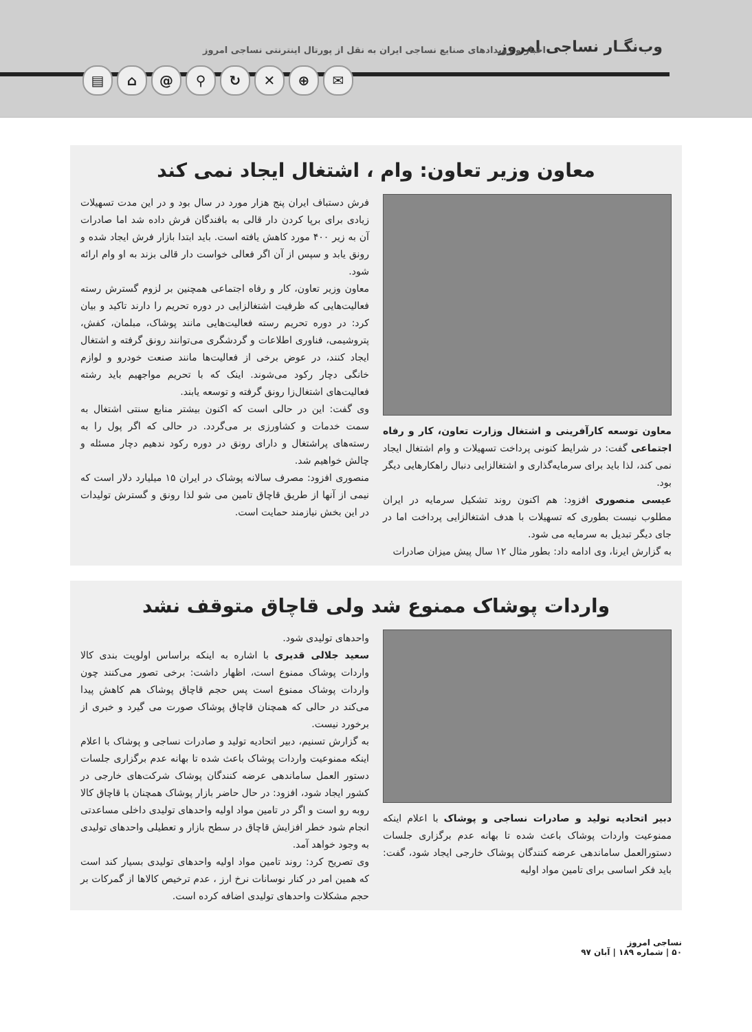وب‌نگـار نساجی امروز
اخبار و رویدادهای صنایع نساجی ایران به نقل از پورتال اینترنتی نساجی امروز
▤ ⌂ @ ⚲ ↻ ✕ ⊕ ✉
معاون وزیر تعاون: وام ، اشتغال ایجاد نمی کند
معاون توسعه کارآفرینی و اشتغال وزارت تعاون، کار و رفاه اجتماعی گفت: در شرایط کنونی پرداخت تسهیلات و وام اشتغال ایجاد نمی کند، لذا باید برای سرمایه‌گذاری و اشتغالزایی دنبال راهکارهایی دیگر بود.
عیسی منصوری افزود: هم اکنون روند تشکیل سرمایه در ایران مطلوب نیست بطوری که تسهیلات با هدف اشتغالزایی پرداخت اما در جای دیگر تبدیل به سرمایه می شود.
به گزارش ایرنا، وی ادامه داد: بطور مثال ۱۲ سال پیش میزان صادرات
فرش دستباف ایران پنج هزار مورد در سال بود و در این مدت تسهیلات زیادی برای برپا کردن دار قالی به بافندگان فرش داده شد اما صادرات آن به زیر ۴۰۰ مورد کاهش یافته است. باید ابتدا بازار فرش ایجاد شده و رونق یابد و سپس از آن اگر فعالی خواست دار قالی بزند به او وام ارائه شود.
معاون وزیر تعاون، کار و رفاه اجتماعی همچنین بر لزوم گسترش رسته فعالیت‌هایی که ظرفیت اشتغالزایی در دوره تحریم را دارند تاکید و بیان کرد: در دوره تحریم رسته فعالیت‌هایی مانند پوشاک، مبلمان، کفش، پتروشیمی، فناوری اطلاعات و گردشگری می‌توانند رونق گرفته و اشتغال ایجاد کنند، در عوض برخی از فعالیت‌ها مانند صنعت خودرو و لوازم خانگی دچار رکود می‌شوند. اینک که با تحریم مواجهیم باید رشته فعالیت‌های اشتغال‌زا رونق گرفته و توسعه یابند.
وی گفت: این در حالی است که اکنون بیشتر منابع سنتی اشتغال به سمت خدمات و کشاورزی بر می‌گردد. در حالی که اگر پول را به رسته‌های پراشتغال و دارای رونق در دوره رکود ندهیم دچار مسئله و چالش خواهیم شد.
منصوری افزود: مصرف سالانه پوشاک در ایران ۱۵ میلیارد دلار است که نیمی از آنها از طریق قاچاق تامین می شو لذا رونق و گسترش تولیدات در این بخش نیازمند حمایت است.
واردات پوشاک ممنوع شد ولی قاچاق متوقف نشد
دبیر اتحادیه تولید و صادرات نساجی و پوشاک با اعلام اینکه ممنوعیت واردات پوشاک باعث شده تا بهانه عدم برگزاری جلسات دستورالعمل ساماندهی عرضه کنندگان پوشاک خارجی ایجاد شود، گفت: باید فکر اساسی برای تامین مواد اولیه
واحدهای تولیدی شود.
سعید جلالی قدیری با اشاره به اینکه براساس اولویت بندی کالا واردات پوشاک ممنوع است، اظهار داشت: برخی تصور می‌کنند چون واردات پوشاک ممنوع است پس حجم قاچاق پوشاک هم کاهش پیدا می‌کند در حالی که همچنان قاچاق پوشاک صورت می گیرد و خبری از برخورد نیست.
به گزارش تسنیم، دبیر اتحادیه تولید و صادرات نساجی و پوشاک با اعلام اینکه ممنوعیت واردات پوشاک باعث شده تا بهانه عدم برگزاری جلسات دستور العمل ساماندهی عرضه کنندگان پوشاک شرکت‌های خارجی در کشور ایجاد شود، افزود: در حال حاضر بازار پوشاک همچنان با قاچاق کالا روبه رو است و اگر در تامین مواد اولیه واحدهای تولیدی داخلی مساعدتی انجام شود خطر افزایش قاچاق در سطح بازار و تعطیلی واحدهای تولیدی به وجود خواهد آمد.
وی تصریح کرد: روند تامین مواد اولیه واحدهای تولیدی بسیار کند است که همین امر در کنار نوسانات نرخ ارز ، عدم ترخیص کالاها از گمرکات بر حجم مشکلات واحدهای تولیدی اضافه کرده است.
نساجی امروز
۵۰ | شماره ۱۸۹ | آبان ۹۷